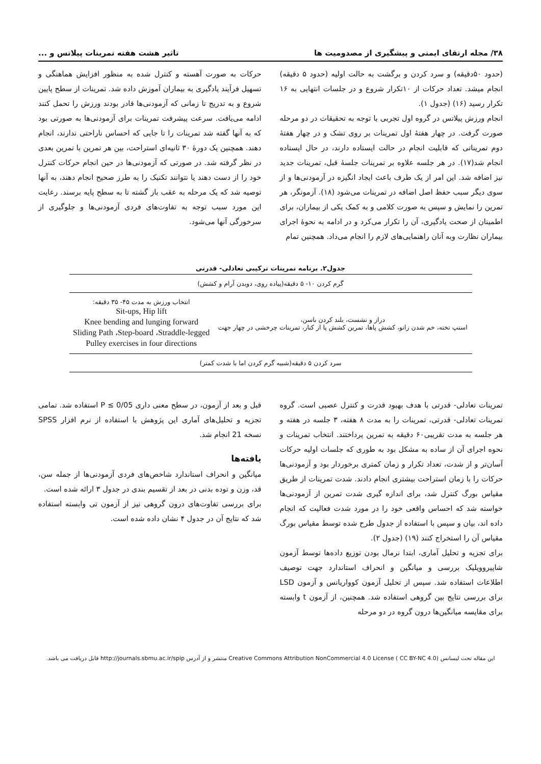۳۸/ مجله ارتقای ایمنی و پیشگیری از مصدومیت ها تاثیر هشت هفته تمرینات پیلاتس و ...
(حدود ۵۰دقیقه) و سرد کردن و برگشت به حالت اولیه (حدود ۵ دقیقه) انجام میشد. تعداد حرکات از ۱۰تکرار شروع و در جلسات انتهایی به ۱۶ تکرار رسید (۱۶) (جدول ۱).
انجام ورزش پیلاتس در گروه اول تجربی با توجه به تحقیقات در دو مرحله صورت گرفت. در چهار هفتهٔ اول تمرینات بر روی تشک و در چهار هفتهٔ دوم تمریناتی که قابلیت انجام در حالت ایستاده دارند، در حال ایستاده انجام شد(۱۷). در هر جلسه علاوه بر تمرینات جلسهٔ قبل، تمرینات جدید نیز اضافه شد. این امر از یک طرف باعث ایجاد انگیزه در آزمودنی‌ها و از سوی دیگر سبب حفظ اصل اضافه در تمرینات می‌شود (۱۸). آزمونگر، هر تمرین را نمایش و سپس به صورت کلامی و به کمک یکی از بیماران، برای اطمینان از صحت یادگیری، آن را تکرار می‌کرد و در ادامه به نحوهٔ اجرای بیماران نظارت وبه آنان راهنمایی‌های لازم را انجام می‌داد. همچنین تمام
حرکات به صورت آهسته و کنترل شده به منظور افزایش هماهنگی و تسهیل فرآیند یادگیری به بیماران آموزش داده شد. تمرینات از سطح پایین شروع و به تدریج تا زمانی که آزمودنی‌ها قادر بودند ورزش را تحمل کنند ادامه می‌یافت. سرعت پیشرفت تمرینات برای آزمودنی‌ها به صورتی بود که به آنها گفته شد تمرینات را تا جایی که احساس ناراحتی ندارند، انجام دهند. همچنین یک دورهٔ ۳۰ ثانیه‌ای استراحت، بین هر تمرین با تمرین بعدی در نظر گرفته شد. در صورتی که آزمودنی‌ها در حین انجام حرکات کنترل خود را از دست دهند یا نتوانند تکنیک را به طرز صحیح انجام دهند، به آنها توصیه شد که یک مرحله به عقب باز گشته تا به سطح پایه برسند. رعایت این مورد سبب توجه به تفاوت‌های فردی آزمودنی‌ها و جلوگیری از سرخورگی آنها می‌شود.
جدول۲. برنامه تمرینات ترکیبی تعادلی- قدرتی
| گرم کردن ۱۰- ۵ دقیقه(پیاده روی، دویدن آرام و کشش) | |
| دراز و نشست، بلند کردن باسن، استپ تخته، خم شدن زانو، کشش پاها، تمرین کشش پا از کنار، تمرینات چرخشی در چهار جهت | انتخاب ورزش به مدت ۴۵- ۳۵ دقیقه: Sit-ups, Hip lift Knee bending and lunging forward Sliding Path ،Step-board ،Straddle-legged Pulley exercises in four directions |
| سرد کردن ۵ دقیقه(شبیه گرم کردن اما با شدت کمتر) | |
تمرینات تعادلی- قدرتی با هدف بهبود قدرت و کنترل عصبی است. گروه تمرینات تعادلی- قدرتی، تمرینات را به مدت ۸ هفته، ۳ جلسه در هفته و هر جلسه به مدت تقریبی۶۰ دقیقه به تمرین پرداختند. انتخاب تمرینات و نحوه اجرای آن از ساده به مشکل بود به طوری که جلسات اولیه حرکات آسان‌تر و از شدت، تعداد تکرار و زمان کمتری برخوردار بود و آزمودنی‌ها حرکات را با زمان استراحت بیشتری انجام دادند. شدت تمرینات از طریق مقیاس بورگ کنترل شد، برای اندازه گیری شدت تمرین از آزمودنی‌ها خواسته شد که احساس واقعی خود را در مورد شدت فعالیت که انجام داده اند، بیان و سپس با استفاده از جدول طرح شده توسط مقیاس بورگ مقیاس آن را استخراج کنند (۱۹) (جدول ۲).
برای تجزیه و تحلیل آماری، ابتدا نرمال بودن توزیع داده‌ها توسط آزمون شاپیروویلیک بررسی و میانگین و انحراف استاندارد جهت توصیف اطلاعات استفاده شد. سپس از تحلیل آزمون کوواریانس و آزمون LSD برای بررسی نتایج بین گروهی استفاده شد. همچنین، از آزمون t وابسته برای مقایسه میانگین‌ها درون گروه در دو مرحله
قبل و بعد از آزمون، در سطح معنی داری P ≤ 0/05 استفاده شد. تمامی تجزیه و تحلیل‌های آماری این پژوهش با استفاده از نرم افزار SPSS نسخه 21 انجام شد.
یافته‌ها
میانگین و انحراف استاندارد شاخص‌های فردی آزمودنی‌ها از جمله سن، قد، وزن و توده بدنی در بعد از تقسیم بندی در جدول ۳ ارائه شده است.
برای بررسی تفاوت‌های درون گروهی نیز از آزمون تی وابسته استفاده شد که نتایج آن در جدول ۴ نشان داده شده است.
این مقاله تحت لیسانس Creative Commons Attribution NonCommercial 4.0 License ( CC BY-NC 4.0) منتشر و از آدرس http://journals.sbmu.ac.ir/spip قابل دریافت می باشد.